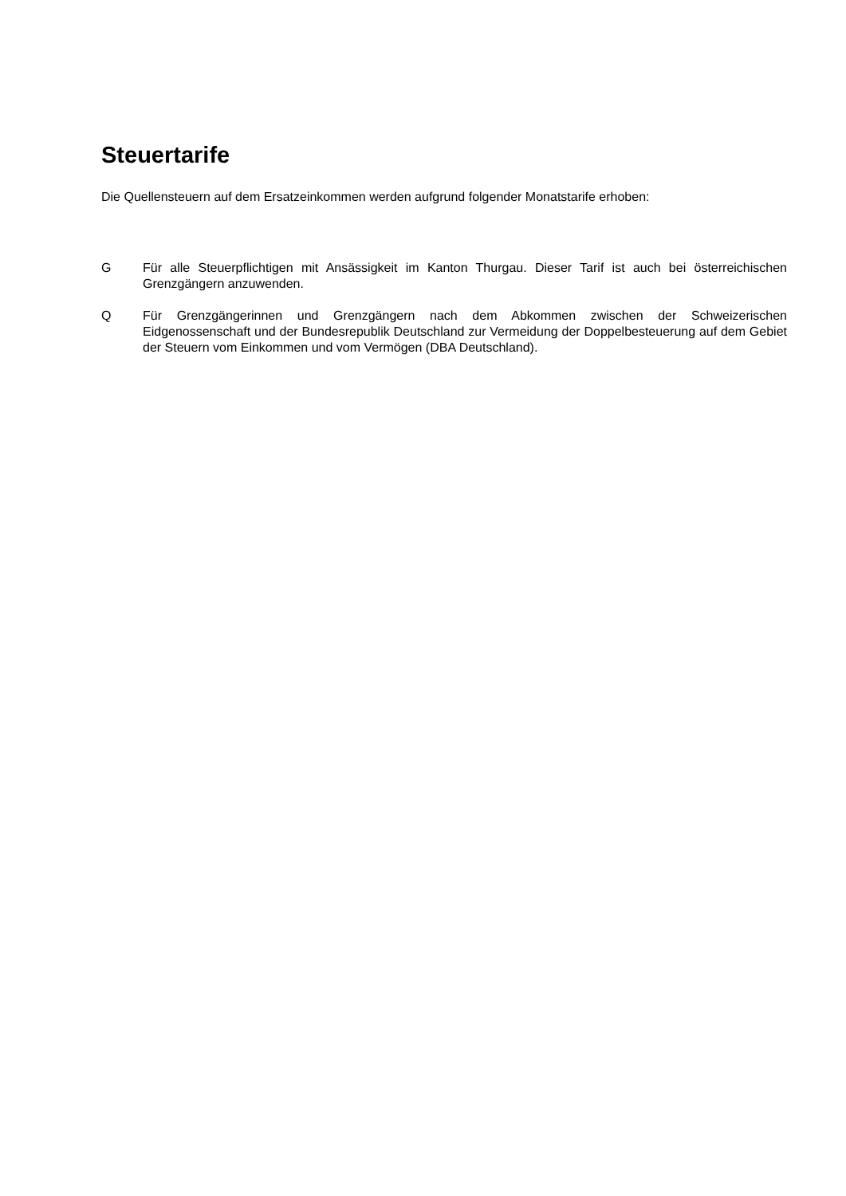Steuertarife
Die Quellensteuern auf dem Ersatzeinkommen werden aufgrund folgender Monatstarife erhoben:
G Für alle Steuerpflichtigen mit Ansässigkeit im Kanton Thurgau. Dieser Tarif ist auch bei österreichischen Grenzgängern anzuwenden.
Q Für Grenzgängerinnen und Grenzgängern nach dem Abkommen zwischen der Schweizerischen Eidgenossenschaft und der Bundesrepublik Deutschland zur Vermeidung der Doppelbesteuerung auf dem Gebiet der Steuern vom Einkommen und vom Vermögen (DBA Deutschland).